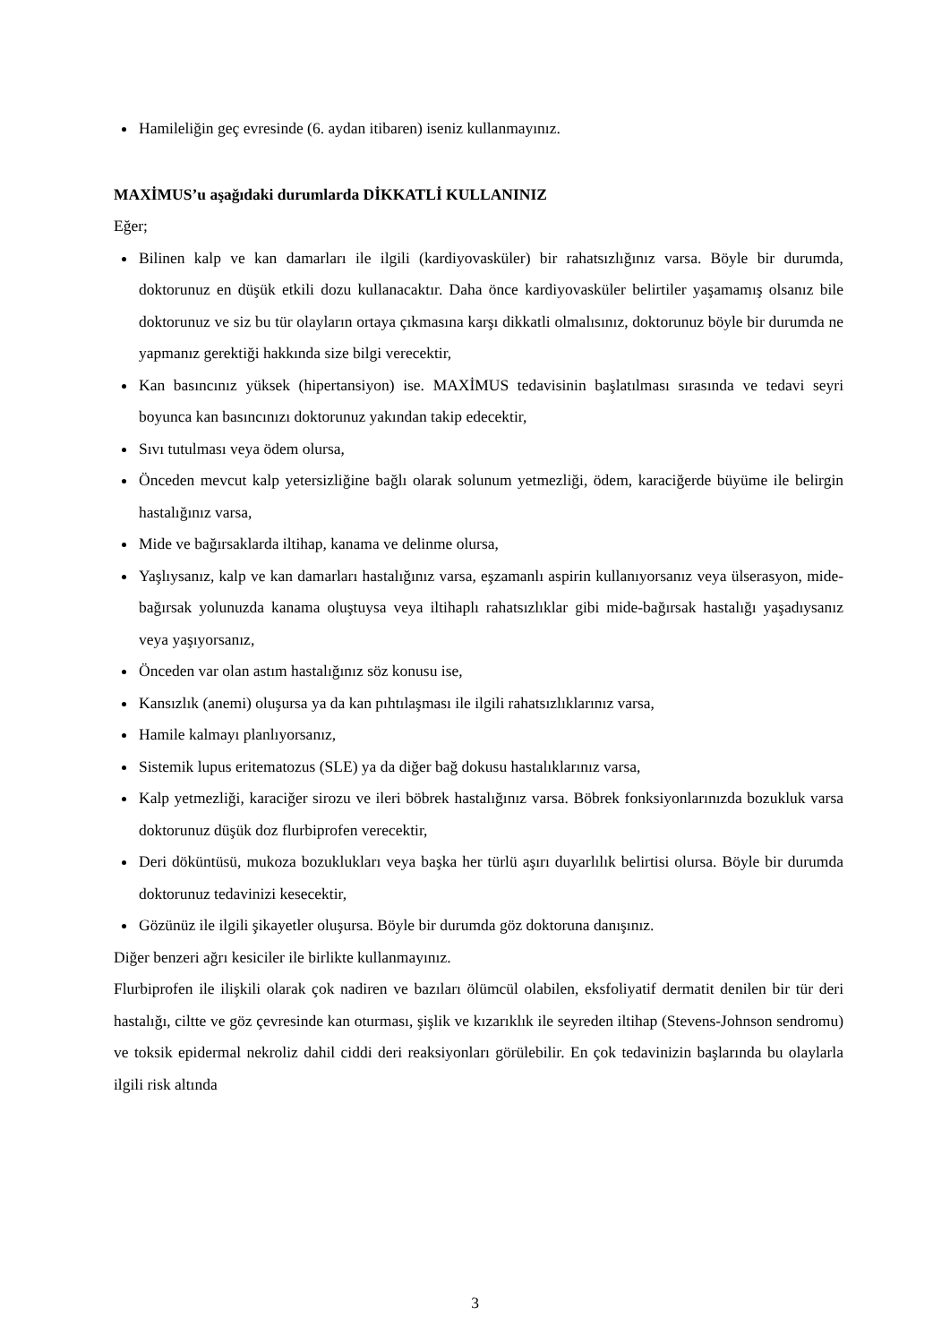Hamileliğin geç evresinde (6. aydan itibaren) iseniz kullanmayınız.
MAXİMUS’u aşağıdaki durumlarda DİKKATLİ KULLANINIZ
Eğer;
Bilinen kalp ve kan damarları ile ilgili (kardiyovasküler) bir rahatsızlığınız varsa. Böyle bir durumda, doktorunuz en düşük etkili dozu kullanacaktır. Daha önce kardiyovasküler belirtiler yaşamamış olsanız bile doktorunuz ve siz bu tür olayların ortaya çıkmasına karşı dikkatli olmalısınız, doktorunuz böyle bir durumda ne yapmanız gerektiği hakkında size bilgi verecektir,
Kan basıncınız yüksek (hipertansiyon) ise. MAXİMUS tedavisinin başlatılması sırasında ve tedavi seyri boyunca kan basıncınızı doktorunuz yakından takip edecektir,
Sıvı tutulması veya ödem olursa,
Önceden mevcut kalp yetersizliğine bağlı olarak solunum yetmezliği, ödem, karaciğerde büyüme ile belirgin hastalığınız varsa,
Mide ve bağırsaklarda iltihap, kanama ve delinme olursa,
Yaşlıysanız, kalp ve kan damarları hastalığınız varsa, eşzamanlı aspirin kullanıyorsanız veya ülserasyon, mide-bağırsak yolunuzda kanama oluştuysa veya iltihaplı rahatsızlıklar gibi mide-bağırsak hastalığı yaşadıysanız veya yaşıyorsanız,
Önceden var olan astım hastalığınız söz konusu ise,
Kansızlık (anemi) oluşursa ya da kan pıhtılaşması ile ilgili rahatsızlıklarınız varsa,
Hamile kalmayı planlıyorsanız,
Sistemik lupus eritematozus (SLE) ya da diğer bağ dokusu hastalıklarınız varsa,
Kalp yetmezliği, karaciğer sirozu ve ileri böbrek hastalığınız varsa. Böbrek fonksiyonlarınızda bozukluk varsa doktorunuz düşük doz flurbiprofen verecektir,
Deri döküntüsü, mukoza bozuklukları veya başka her türlü aşırı duyarlılık belirtisi olursa. Böyle bir durumda doktorunuz tedavinizi kesecektir,
Gözünüz ile ilgili şikayetler oluşursa. Böyle bir durumda göz doktoruna danışınız.
Diğer benzeri ağrı kesiciler ile birlikte kullanmayınız.
Flurbiprofen ile ilişkili olarak çok nadiren ve bazıları ölümcül olabilen, eksfoliyatif dermatit denilen bir tür deri hastalığı, ciltte ve göz çevresinde kan oturması, şişlik ve kızarıklık ile seyreden iltihap (Stevens-Johnson sendromu) ve toksik epidermal nekroliz dahil ciddi deri reaksiyonları görülebilir. En çok tedavinizin başlarında bu olaylarla ilgili risk altında
3